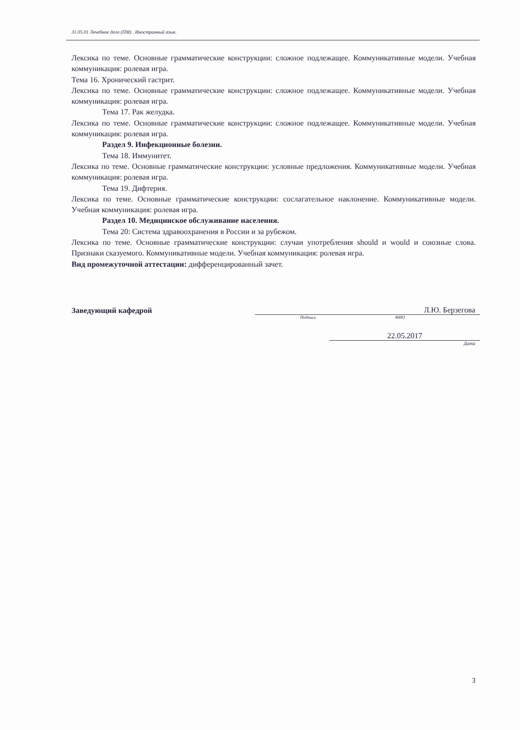31.05.01 Лечебное дело (ПМ) . Иностранный язык.
Лексика по теме. Основные грамматические конструкции: сложное подлежащее. Коммуникативные модели. Учебная коммуникация: ролевая игра.
Тема 16. Хронический гастрит.
Лексика по теме. Основные грамматические конструкции: сложное подлежащее. Коммуникативные модели. Учебная коммуникация: ролевая игра.
Тема 17. Рак желудка.
Лексика по теме. Основные грамматические конструкции: сложное подлежащее. Коммуникативные модели. Учебная коммуникация: ролевая игра.
Раздел 9. Инфекционные болезни.
Тема 18. Иммунитет.
Лексика по теме. Основные грамматические конструкции: условные предложения. Коммуникативные модели. Учебная коммуникация: ролевая игра.
Тема 19. Дифтерия.
Лексика по теме. Основные грамматические конструкции: сослагательное наклонение. Коммуникативные модели. Учебная коммуникация: ролевая игра.
Раздел 10. Медицинское обслуживание населения.
Тема 20: Система здравоохранения в России и за рубежом.
Лексика по теме. Основные грамматические конструкции: случаи употребления should и would и союзные слова. Признаки сказуемого. Коммуникативные модели. Учебная коммуникация: ролевая игра.
Вид промежуточной аттестации: дифференцированный зачет.
Заведующий кафедрой
Л.Ю. Берзегова
Подпись ФИО
22.05.2017
Дата
3